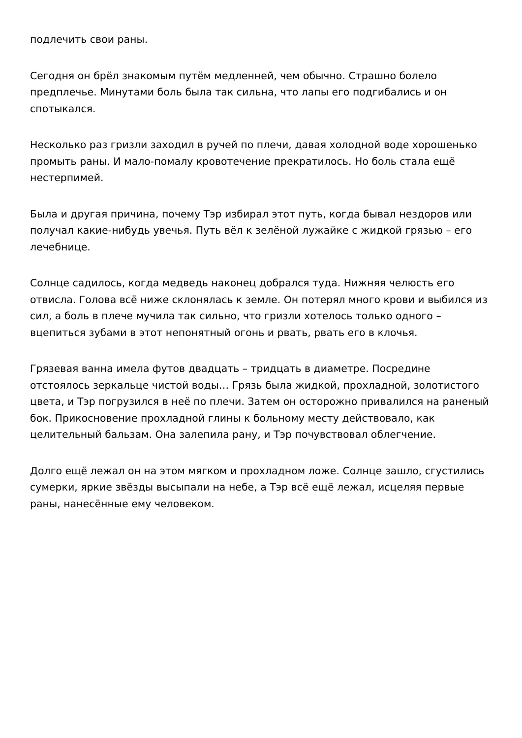подлечить свои раны.
Сегодня он брёл знакомым путём медленней, чем обычно. Страшно болело предплечье. Минутами боль была так сильна, что лапы его подгибались и он спотыкался.
Несколько раз гризли заходил в ручей по плечи, давая холодной воде хорошенько промыть раны. И мало-помалу кровотечение прекратилось. Но боль стала ещё нестерпимей.
Была и другая причина, почему Тэр избирал этот путь, когда бывал нездоров или получал какие-нибудь увечья. Путь вёл к зелёной лужайке с жидкой грязью – его лечебнице.
Солнце садилось, когда медведь наконец добрался туда. Нижняя челюсть его отвисла. Голова всё ниже склонялась к земле. Он потерял много крови и выбился из сил, а боль в плече мучила так сильно, что гризли хотелось только одного – вцепиться зубами в этот непонятный огонь и рвать, рвать его в клочья.
Грязевая ванна имела футов двадцать – тридцать в диаметре. Посредине отстоялось зеркальце чистой воды… Грязь была жидкой, прохладной, золотистого цвета, и Тэр погрузился в неё по плечи. Затем он осторожно привалился на раненый бок. Прикосновение прохладной глины к больному месту действовало, как целительный бальзам. Она залепила рану, и Тэр почувствовал облегчение.
Долго ещё лежал он на этом мягком и прохладном ложе. Солнце зашло, сгустились сумерки, яркие звёзды высыпали на небе, а Тэр всё ещё лежал, исцеляя первые раны, нанесённые ему человеком.